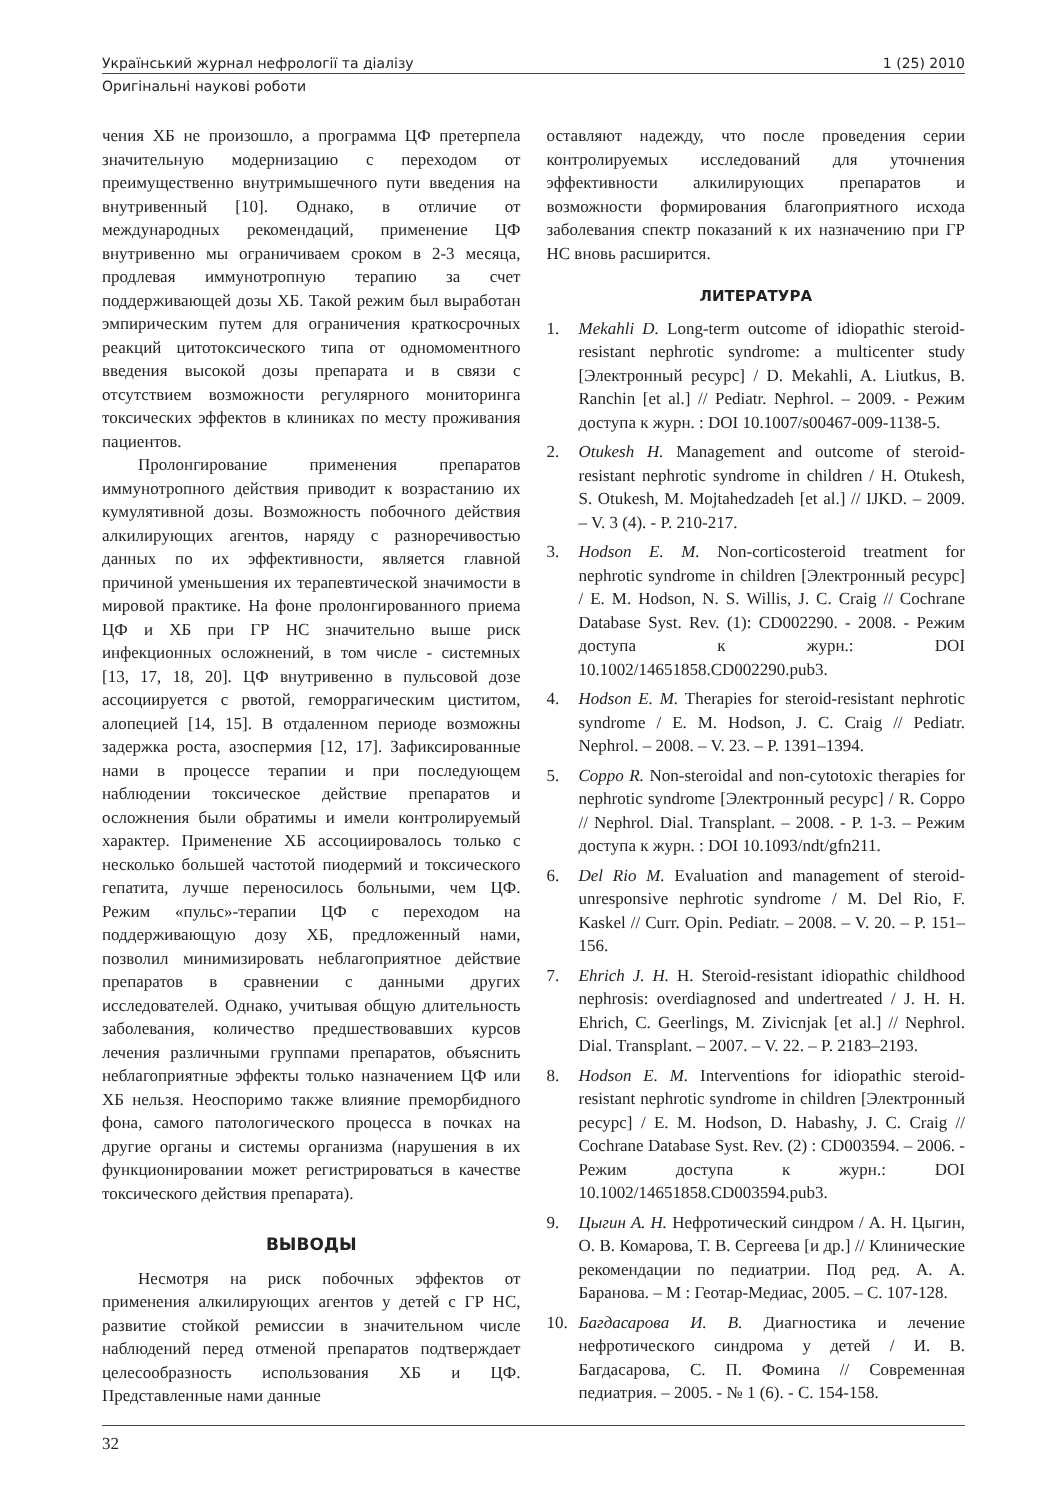Український журнал нефрології та діалізу 1 (25) 2010
Оригінальні наукові роботи
чения ХБ не произошло, а программа ЦФ претерпела значительную модернизацию с переходом от преимущественно внутримышечного пути введения на внутривенный [10]. Однако, в отличие от международных рекомендаций, применение ЦФ внутривенно мы ограничиваем сроком в 2-3 месяца, продлевая иммунотропную терапию за счет поддерживающей дозы ХБ. Такой режим был выработан эмпирическим путем для ограничения краткосрочных реакций цитотоксического типа от одномоментного введения высокой дозы препарата и в связи с отсутствием возможности регулярного мониторинга токсических эффектов в клиниках по месту проживания пациентов.
Пролонгирование применения препаратов иммунотропного действия приводит к возрастанию их кумулятивной дозы. Возможность побочного действия алкилирующих агентов, наряду с разноречивостью данных по их эффективности, является главной причиной уменьшения их терапевтической значимости в мировой практике. На фоне пролонгированного приема ЦФ и ХБ при ГР НС значительно выше риск инфекционных осложнений, в том числе - системных [13, 17, 18, 20]. ЦФ внутривенно в пульсовой дозе ассоциируется с рвотой, геморрагическим циститом, алопецией [14, 15]. В отдаленном периоде возможны задержка роста, азоспермия [12, 17]. Зафиксированные нами в процессе терапии и при последующем наблюдении токсическое действие препаратов и осложнения были обратимы и имели контролируемый характер. Применение ХБ ассоциировалось только с несколько большей частотой пиодермий и токсического гепатита, лучше переносилось больными, чем ЦФ. Режим «пульс»-терапии ЦФ с переходом на поддерживающую дозу ХБ, предложенный нами, позволил минимизировать неблагоприятное действие препаратов в сравнении с данными других исследователей. Однако, учитывая общую длительность заболевания, количество предшествовавших курсов лечения различными группами препаратов, объяснить неблагоприятные эффекты только назначением ЦФ или ХБ нельзя. Неоспоримо также влияние преморбидного фона, самого патологического процесса в почках на другие органы и системы организма (нарушения в их функционировании может регистрироваться в качестве токсического действия препарата).
ВЫВОДЫ
Несмотря на риск побочных эффектов от применения алкилирующих агентов у детей с ГР НС, развитие стойкой ремиссии в значительном числе наблюдений перед отменой препаратов подтверждает целесообразность использования ХБ и ЦФ. Представленные нами данные
оставляют надежду, что после проведения серии контролируемых исследований для уточнения эффективности алкилирующих препаратов и возможности формирования благоприятного исхода заболевания спектр показаний к их назначению при ГР НС вновь расширится.
ЛИТЕРАТУРА
1. Mekahli D. Long-term outcome of idiopathic steroid-resistant nephrotic syndrome: a multicenter study [Электронный ресурс] / D. Mekahli, A. Liutkus, B. Ranchin [et al.] // Pediatr. Nephrol. – 2009. - Режим доступа к журн. : DOI 10.1007/s00467-009-1138-5.
2. Otukesh H. Management and outcome of steroid-resistant nephrotic syndrome in children / H. Otukesh, S. Otukesh, M. Mojtahedzadeh [et al.] // IJKD. – 2009. – V. 3 (4). - P. 210-217.
3. Hodson E. M. Non-corticosteroid treatment for nephrotic syndrome in children [Электронный ресурс] / E. M. Hodson, N. S. Willis, J. C. Craig // Cochrane Database Syst. Rev. (1): CD002290. - 2008. - Режим доступа к журн.: DOI 10.1002/14651858.CD002290.pub3.
4. Hodson E. M. Therapies for steroid-resistant nephrotic syndrome / E. M. Hodson, J. C. Craig // Pediatr. Nephrol. – 2008. – V. 23. – P. 1391–1394.
5. Coppo R. Non-steroidal and non-cytotoxic therapies for nephrotic syndrome [Электронный ресурс] / R. Coppo // Nephrol. Dial. Transplant. – 2008. - P. 1-3. – Режим доступа к журн. : DOI 10.1093/ndt/gfn211.
6. Del Rio M. Evaluation and management of steroid-unresponsive nephrotic syndrome / M. Del Rio, F. Kaskel // Curr. Opin. Pediatr. – 2008. – V. 20. – P. 151–156.
7. Ehrich J. H. H. Steroid-resistant idiopathic childhood nephrosis: overdiagnosed and undertreated / J. H. H. Ehrich, C. Geerlings, M. Zivicnjak [et al.] // Nephrol. Dial. Transplant. – 2007. – V. 22. – P. 2183–2193.
8. Hodson E. M. Interventions for idiopathic steroid-resistant nephrotic syndrome in children [Электронный ресурс] / E. M. Hodson, D. Habashy, J. C. Craig // Cochrane Database Syst. Rev. (2) : CD003594. – 2006. - Режим доступа к журн.: DOI 10.1002/14651858.CD003594.pub3.
9. Цыгин А. Н. Нефротический синдром / А. Н. Цыгин, О. В. Комарова, Т. В. Сергеева [и др.] // Клинические рекомендации по педиатрии. Под ред. А. А. Баранова. – М : Геотар-Медиас, 2005. – С. 107-128.
10. Багдасарова И. В. Диагностика и лечение нефротического синдрома у детей / И. В. Багдасарова, С. П. Фомина // Современная педиатрия. – 2005. - № 1 (6). - С. 154-158.
32